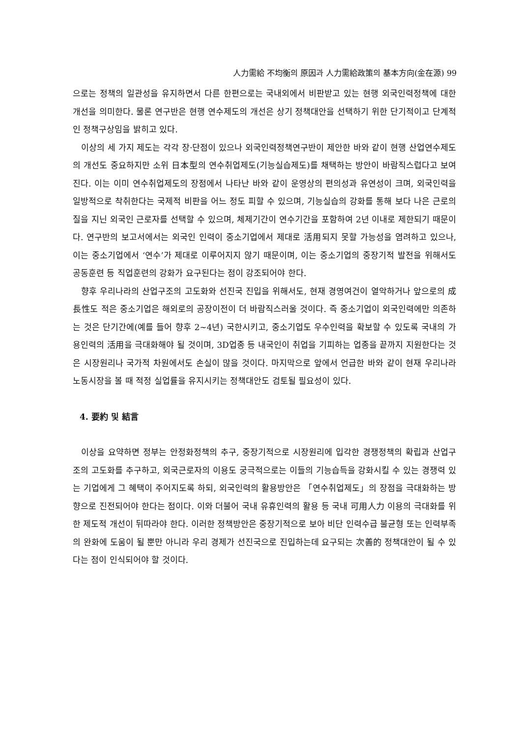人力需給 不均衡의 原因과 人力需給政策의 基本方向(金在源) 99
으로는 정책의 일관성을 유지하면서 다른 한편으로는 국내외에서 비판받고 있는 현행 외국인력정책에 대한 개선을 의미한다. 물론 연구반은 현행 연수제도의 개선은 상기 정책대안을 선택하기 위한 단기적이고 단계적인 정책구상임을 밝히고 있다.
이상의 세 가지 제도는 각각 장·단점이 있으나 외국인력정책연구반이 제안한 바와 같이 현행 산업연수제도의 개선도 중요하지만 소위 日本型의 연수취업제도(기능실습제도)를 채택하는 방안이 바람직스럽다고 보여진다. 이는 이미 연수취업제도의 장점에서 나타난 바와 같이 운영상의 편의성과 유연성이 크며, 외국인력을 일방적으로 착취한다는 국제적 비판을 어느 정도 피할 수 있으며, 기능실습의 강화를 통해 보다 나은 근로의 질을 지닌 외국인 근로자를 선택할 수 있으며, 체제기간이 연수기간을 포함하여 2년 이내로 제한되기 때문이다. 연구반의 보고서에서는 외국인 인력이 중소기업에서 제대로 活用되지 못할 가능성을 염려하고 있으나, 이는 중소기업에서 ‘연수’가 제대로 이루어지지 않기 때문이며, 이는 중소기업의 중장기적 발전을 위해서도 공동훈련 등 직업훈련의 강화가 요구된다는 점이 강조되어야 한다.
향후 우리나라의 산업구조의 고도화와 선진국 진입을 위해서도, 현재 경영여건이 열악하거나 앞으로의 成長性도 적은 중소기업은 해외로의 공장이전이 더 바람직스러울 것이다. 즉 중소기업이 외국인력에만 의존하는 것은 단기간에(예를 들어 향후 2~4년) 국한시키고, 중소기업도 우수인력을 확보할 수 있도록 국내의 가용인력의 活用을 극대화해야 될 것이며, 3D업종 등 내국인이 취업을 기피하는 업종을 끝까지 지원한다는 것은 시장원리나 국가적 차원에서도 손실이 많을 것이다. 마지막으로 앞에서 언급한 바와 같이 현재 우리나라 노동시장을 볼 때 적정 실업률을 유지시키는 정책대안도 검토될 필요성이 있다.
4. 要約 및 結言
이상을 요약하면 정부는 안정화정책의 추구, 중장기적으로 시장원리에 입각한 경쟁정책의 확립과 산업구조의 고도화를 추구하고, 외국근로자의 이용도 궁극적으로는 이들의 기능습득을 강화시킬 수 있는 경쟁력 있는 기업에게 그 혜택이 주어지도록 하되, 외국인력의 활용방안은 「연수취업제도」의 장점을 극대화하는 방향으로 진전되어야 한다는 점이다. 이와 더불어 국내 유휴인력의 활용 등 국내 可用人力 이용의 극대화를 위한 제도적 개선이 뒤따라야 한다. 이러한 정책방안은 중장기적으로 보아 비단 인력수급 불균형 또는 인력부족의 완화에 도움이 될 뿐만 아니라 우리 경제가 선진국으로 진입하는데 요구되는 次善的 정책대안이 될 수 있다는 점이 인식되어야 할 것이다.